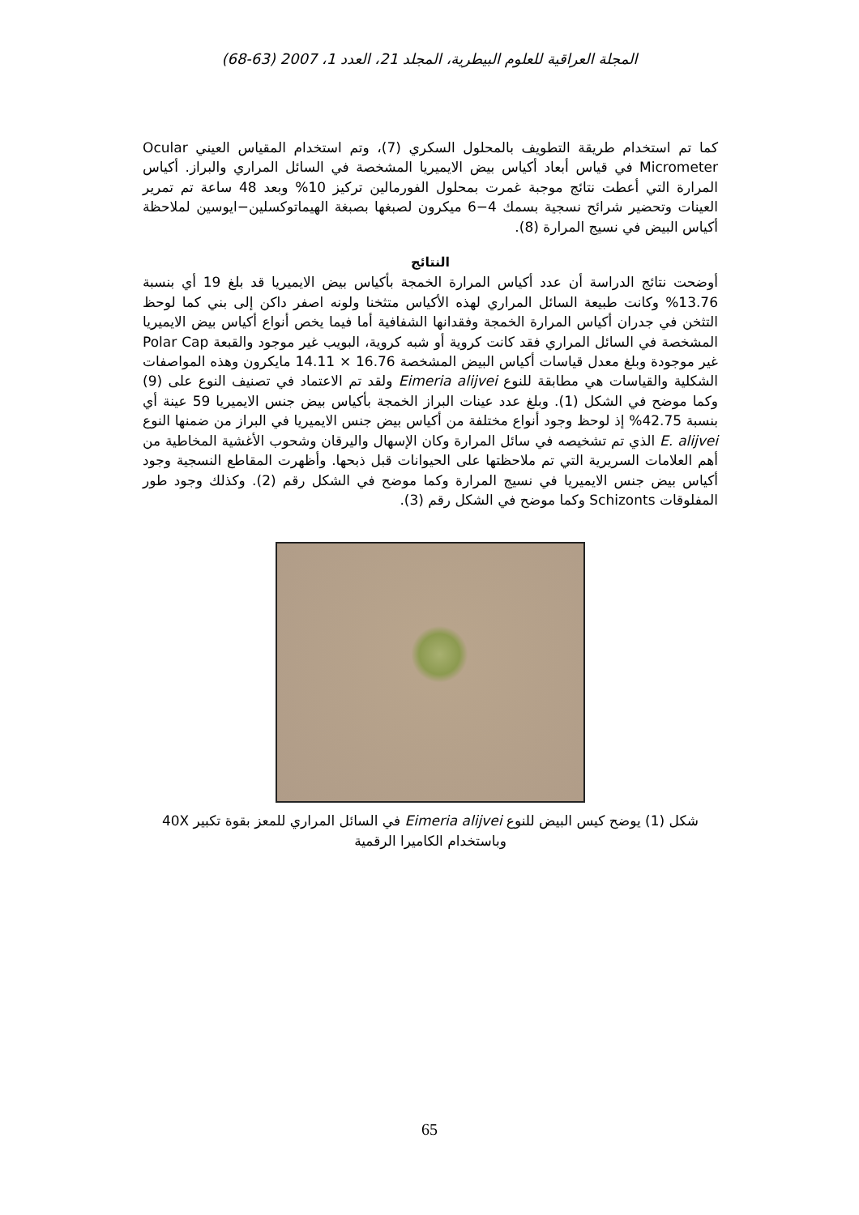المجلة العراقية للعلوم البيطرية، المجلد 21، العدد 1، 2007 (63-68)
كما تم استخدام طريقة التطويف بالمحلول السكري (7)، وتم استخدام المقياس العيني Ocular Micrometer في قياس أبعاد أكياس بيض الايميريا المشخصة في السائل المراري والبراز. أكياس المرارة التي أعطت نتائج موجبة غمرت بمحلول الفورمالين تركيز 10% وبعد 48 ساعة تم تمرير العينات وتحضير شرائح نسجية بسمك 4−6 ميكرون لصبغها بصبغة الهيماتوكسلين−ايوسين لملاحظة أكياس البيض في نسيج المرارة (8).
النتائج
أوضحت نتائج الدراسة أن عدد أكياس المرارة الخمجة بأكياس بيض الايميريا قد بلغ 19 أي بنسبة 13.76% وكانت طبيعة السائل المراري لهذه الأكياس متثخنا ولونه اصفر داكن إلى بني كما لوحظ التثخن في جدران أكياس المرارة الخمجة وفقدانها الشفافية أما فيما يخص أنواع أكياس بيض الايميريا المشخصة في السائل المراري فقد كانت كروية أو شبه كروية، البويب غير موجود والقبعة Polar Cap غير موجودة وبلغ معدل قياسات أكياس البيض المشخصة 16.76 × 14.11 مايكرون وهذه المواصفات الشكلية والقياسات هي مطابقة للنوع Eimeria alijvei ولقد تم الاعتماد في تصنيف النوع على (9) وكما موضح في الشكل (1). وبلغ عدد عينات البراز الخمجة بأكياس بيض جنس الايميريا 59 عينة أي بنسبة 42.75% إذ لوحظ وجود أنواع مختلفة من أكياس بيض جنس الايميريا في البراز من ضمنها النوع E. alijvei الذي تم تشخيصه في سائل المرارة وكان الإسهال واليرقان وشحوب الأغشية المخاطية من أهم العلامات السريرية التي تم ملاحظتها على الحيوانات قبل ذبحها. وأظهرت المقاطع النسجية وجود أكياس بيض جنس الايميريا في نسيج المرارة وكما موضح في الشكل رقم (2). وكذلك وجود طور المفلوقات Schizonts وكما موضح في الشكل رقم (3).
شكل (1) يوضح كيس البيض للنوع Eimeria alijvei في السائل المراري للمعز بقوة تكبير 40X وباستخدام الكاميرا الرقمية
65